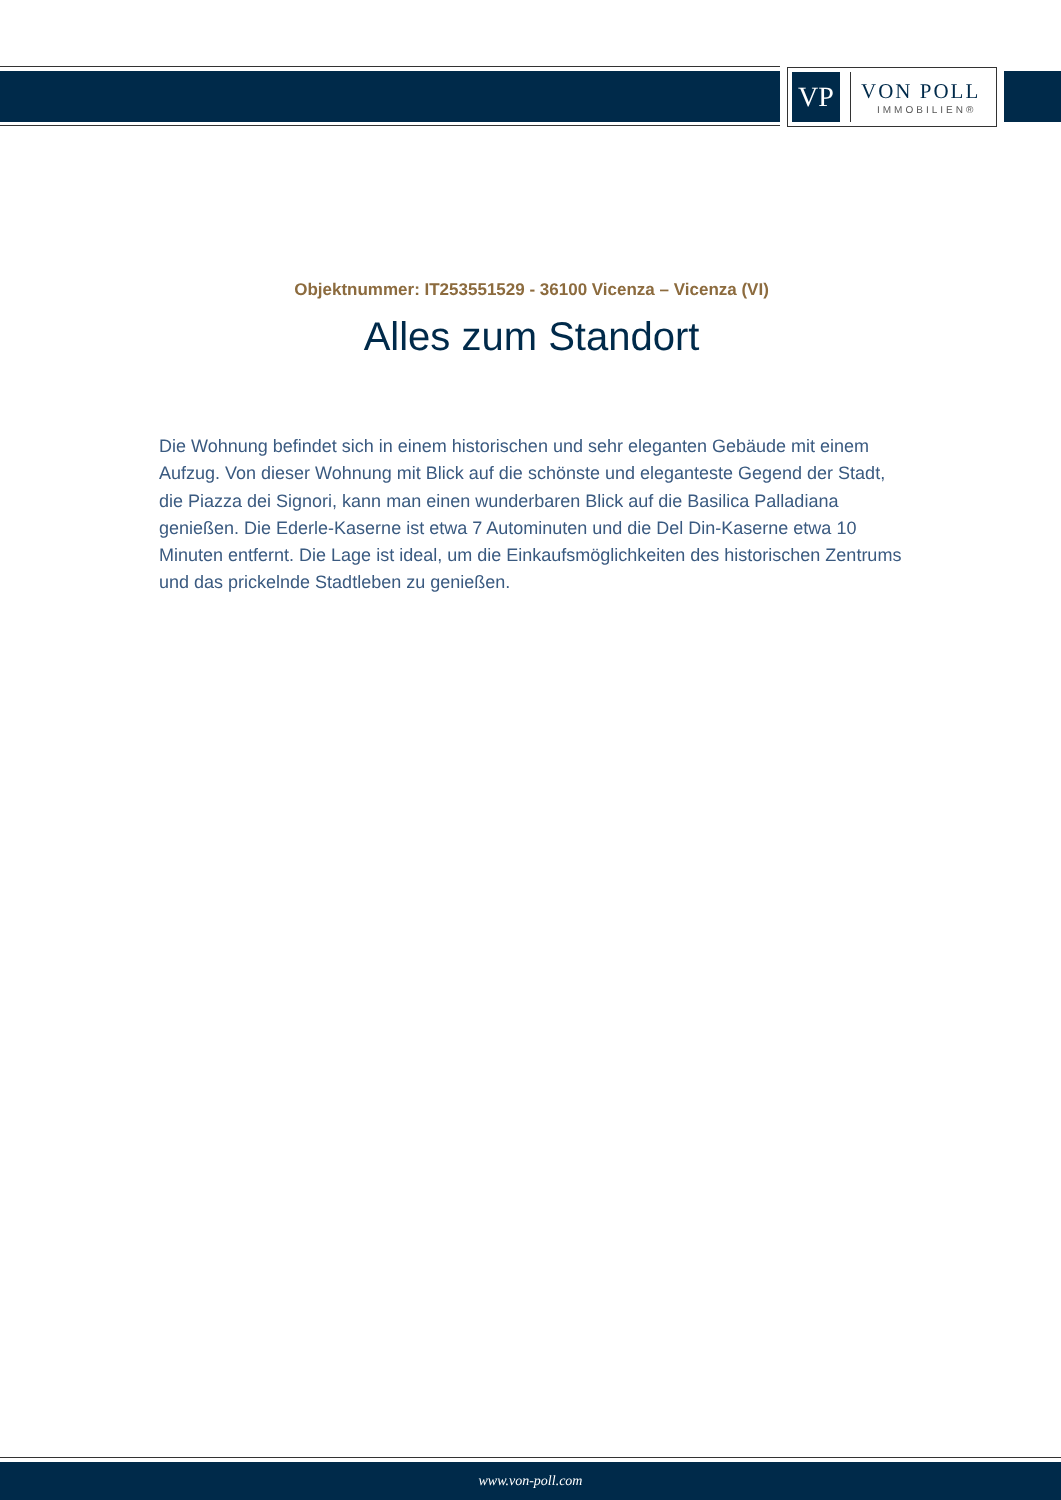VP
VON POLL
IMMOBILIEN®
Objektnummer: IT253551529 - 36100 Vicenza – Vicenza (VI)
Alles zum Standort
Die Wohnung befindet sich in einem historischen und sehr eleganten Gebäude mit einem Aufzug. Von dieser Wohnung mit Blick auf die schönste und eleganteste Gegend der Stadt, die Piazza dei Signori, kann man einen wunderbaren Blick auf die Basilica Palladiana genießen. Die Ederle-Kaserne ist etwa 7 Autominuten und die Del Din-Kaserne etwa 10 Minuten entfernt. Die Lage ist ideal, um die Einkaufsmöglichkeiten des historischen Zentrums und das prickelnde Stadtleben zu genießen.
www.von-poll.com